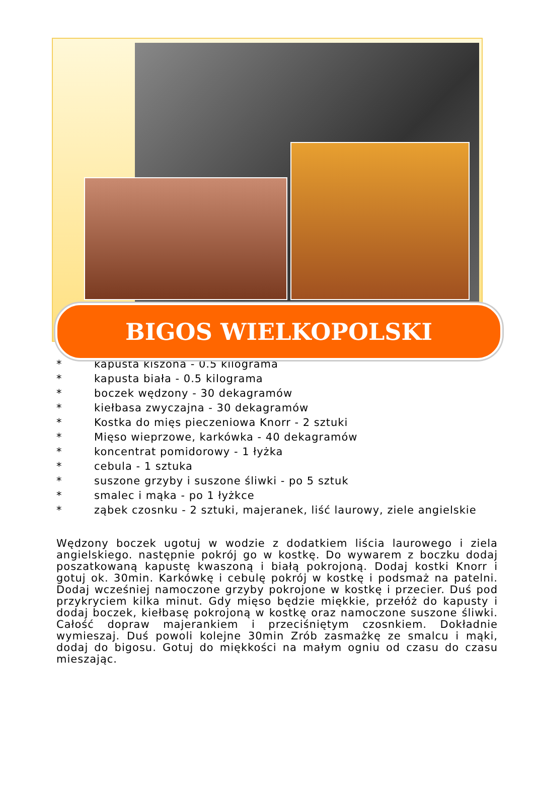BIGOS WIELKOPOLSKI
* kapusta kiszona - 0.5 kilograma
* kapusta biała - 0.5 kilograma
* boczek wędzony - 30 dekagramów
* kiełbasa zwyczajna - 30 dekagramów
* Kostka do mięs pieczeniowa Knorr - 2 sztuki
* Mięso wieprzowe, karkówka - 40 dekagramów
* koncentrat pomidorowy - 1 łyżka
* cebula - 1 sztuka
* suszone grzyby i suszone śliwki - po 5 sztuk
* smalec i mąka - po 1 łyżkce
* ząbek czosnku - 2 sztuki, majeranek, liść laurowy, ziele angielskie
Wędzony boczek ugotuj w wodzie z dodatkiem liścia laurowego i ziela angielskiego. następnie pokrój go w kostkę. Do wywarem z boczku dodaj poszatkowaną kapustę kwaszoną i białą pokrojoną. Dodaj kostki Knorr i gotuj ok. 30min. Karkówkę i cebulę pokrój w kostkę i podsmaż na patelni. Dodaj wcześniej namoczone grzyby pokrojone w kostkę i przecier. Duś pod przykryciem kilka minut. Gdy mięso będzie miękkie, przełóż do kapusty i dodaj boczek, kiełbasę pokrojoną w kostkę oraz namoczone suszone śliwki. Całość dopraw majerankiem i przeciśniętym czosnkiem. Dokładnie wymieszaj. Duś powoli kolejne 30min Zrób zasmażkę ze smalcu i mąki, dodaj do bigosu. Gotuj do miękkości na małym ogniu od czasu do czasu mieszając.